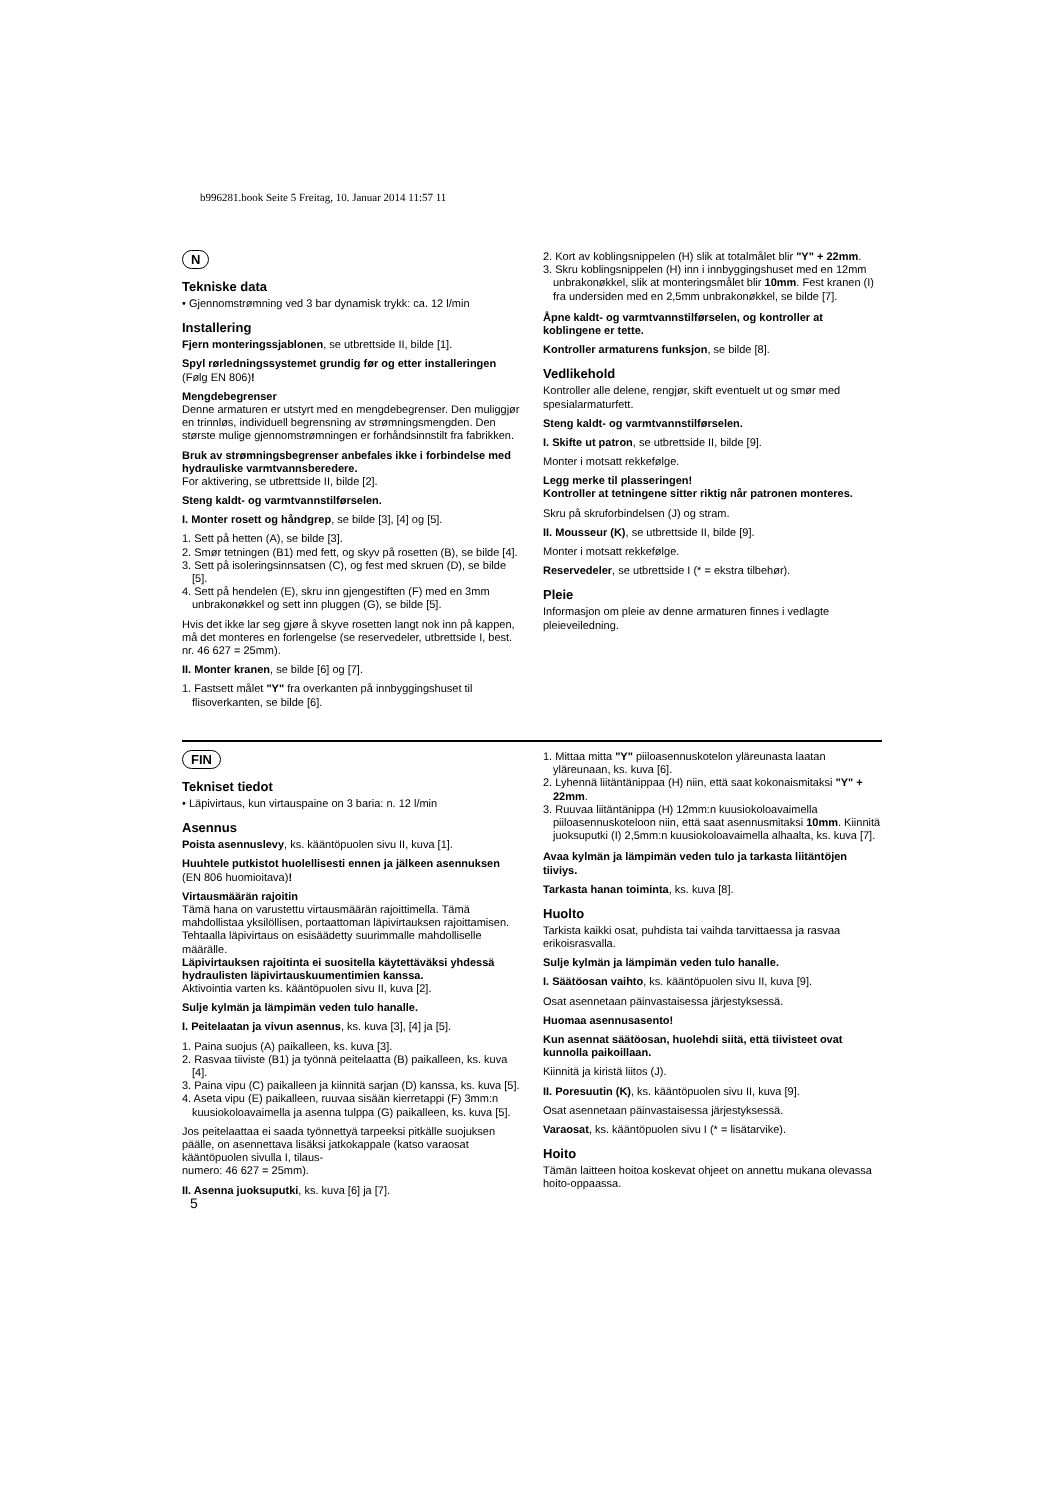b996281.book Seite 5 Freitag, 10. Januar 2014 11:57 11
N
Tekniske data
• Gjennomstrømning ved 3 bar dynamisk trykk: ca. 12 l/min
Installering
Fjern monteringssjablonen, se utbrettside II, bilde [1].
Spyl rørledningssystemet grundig før og etter installeringen (Følg EN 806)!
Mengdebegrenser
Denne armaturen er utstyrt med en mengdebegrenser. Den muliggjør en trinnløs, individuell begrensning av strømningsmengden. Den største mulige gjennomstrømningen er forhåndsinnstilt fra fabrikken.
Bruk av strømningsbegrenser anbefales ikke i forbindelse med hydrauliske varmtvannsberedere.
For aktivering, se utbrettside II, bilde [2].
Steng kaldt- og varmtvannstilførselen.
I. Monter rosett og håndgrep, se bilde [3], [4] og [5].
1. Sett på hetten (A), se bilde [3].
2. Smør tetningen (B1) med fett, og skyv på rosetten (B), se bilde [4].
3. Sett på isoleringsinnsatsen (C), og fest med skruen (D), se bilde [5].
4. Sett på hendelen (E), skru inn gjengestiften (F) med en 3mm unbrakonøkkel og sett inn pluggen (G), se bilde [5].
Hvis det ikke lar seg gjøre å skyve rosetten langt nok inn på kappen, må det monteres en forlengelse (se reservedeler, utbrettside I, best. nr. 46 627 = 25mm).
II. Monter kranen, se bilde [6] og [7].
1. Fastsett målet "Y" fra overkanten på innbyggingshuset til flisoverkanten, se bilde [6].
2. Kort av koblingsnippelen (H) slik at totalmålet blir "Y" + 22mm.
3. Skru koblingsnippelen (H) inn i innbyggingshuset med en 12mm unbrakonøkkel, slik at monteringsmålet blir 10mm. Fest kranen (I) fra undersiden med en 2,5mm unbrakonøkkel, se bilde [7].
Åpne kaldt- og varmtvannstilførselen, og kontroller at koblingene er tette.
Kontroller armaturens funksjon, se bilde [8].
Vedlikehold
Kontroller alle delene, rengjør, skift eventuelt ut og smør med spesialarmaturfett.
Steng kaldt- og varmtvannstilførselen.
I. Skifte ut patron, se utbrettside II, bilde [9].
Monter i motsatt rekkefølge.
Legg merke til plasseringen!
Kontroller at tetningene sitter riktig når patronen monteres.
Skru på skruforbindelsen (J) og stram.
II. Mousseur (K), se utbrettside II, bilde [9].
Monter i motsatt rekkefølge.
Reservedeler, se utbrettside I (* = ekstra tilbehør).
Pleie
Informasjon om pleie av denne armaturen finnes i vedlagte pleieveiledning.
FIN
Tekniset tiedot
• Läpivirtaus, kun virtauspaine on 3 baria: n. 12 l/min
Asennus
Poista asennuslevy, ks. kääntöpuolen sivu II, kuva [1].
Huuhtele putkistot huolellisesti ennen ja jälkeen asennuksen (EN 806 huomioitava)!
Virtausmäärän rajoitin
Tämä hana on varustettu virtausmäärän rajoittimella. Tämä mahdollistaa yksilöllisen, portaattoman läpivirtauksen rajoittamisen. Tehtaalla läpivirtaus on esisäädetty suurimmalle mahdolliselle määrälle.
Läpivirtauksen rajoitinta ei suositella käytettäväksi yhdessä hydraulisten läpivirtauskuumentimien kanssa.
Aktivointia varten ks. kääntöpuolen sivu II, kuva [2].
Sulje kylmän ja lämpimän veden tulo hanalle.
I. Peitelaatan ja vivun asennus, ks. kuva [3], [4] ja [5].
1. Paina suojus (A) paikalleen, ks. kuva [3].
2. Rasvaa tiiviste (B1) ja työnnä peitelaatta (B) paikalleen, ks. kuva [4].
3. Paina vipu (C) paikalleen ja kiinnitä sarjan (D) kanssa, ks. kuva [5].
4. Aseta vipu (E) paikalleen, ruuvaa sisään kierretappi (F) 3mm:n kuusiokoloavaimella ja asenna tulppa (G) paikalleen, ks. kuva [5].
Jos peitelaattaa ei saada työnnettyä tarpeeksi pitkälle suojuksen päälle, on asennettava lisäksi jatkokappale (katso varaosat kääntöpuolen sivulla I, tilaus-
numero: 46 627 = 25mm).
II. Asenna juoksuputki, ks. kuva [6] ja [7].
1. Mittaa mitta "Y" piiloasennuskotelon yläreunasta laatan yläreunaan, ks. kuva [6].
2. Lyhennä liitäntänippaa (H) niin, että saat kokonaismitaksi "Y" + 22mm.
3. Ruuvaa liitäntänippa (H) 12mm:n kuusiokoloavaimella piiloasennuskoteloon niin, että saat asennusmitaksi 10mm. Kiinnitä juoksuputki (I) 2,5mm:n kuusiokoloavaimella alhaalta, ks. kuva [7].
Avaa kylmän ja lämpimän veden tulo ja tarkasta liitäntöjen tiiviys.
Tarkasta hanan toiminta, ks. kuva [8].
Huolto
Tarkista kaikki osat, puhdista tai vaihda tarvittaessa ja rasvaa erikoisrasvalla.
Sulje kylmän ja lämpimän veden tulo hanalle.
I. Säätöosan vaihto, ks. kääntöpuolen sivu II, kuva [9].
Osat asennetaan päinvastaisessa järjestyksessä.
Huomaa asennusasento!
Kun asennat säätöosan, huolehdi siitä, että tiivisteet ovat kunnolla paikoillaan.
Kiinnitä ja kiristä liitos (J).
II. Poresuutin (K), ks. kääntöpuolen sivu II, kuva [9].
Osat asennetaan päinvastaisessa järjestyksessä.
Varaosat, ks. kääntöpuolen sivu I (* = lisätarvike).
Hoito
Tämän laitteen hoitoa koskevat ohjeet on annettu mukana olevassa hoito-oppaassa.
5